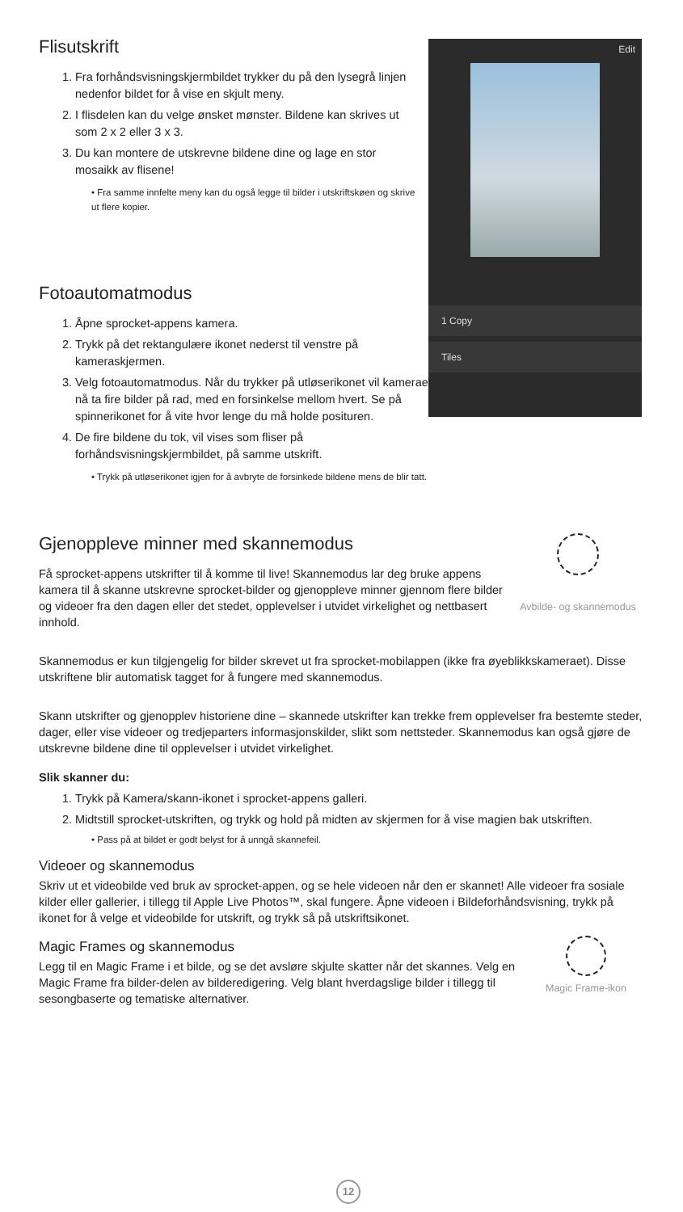Edit
1 Copy
Tiles
Flisutskrift
1. Fra forhåndsvisningskjermbildet trykker du på den lysegrå linjen nedenfor bildet for å vise en skjult meny.
2. I flisdelen kan du velge ønsket mønster. Bildene kan skrives ut som 2 x 2 eller 3 x 3.
3. Du kan montere de utskrevne bildene dine og lage en stor mosaikk av flisene!
• Fra samme innfelte meny kan du også legge til bilder i utskriftskøen og skrive ut flere kopier.
Fotoautomatmodus
1. Åpne sprocket-appens kamera.
2. Trykk på det rektangulære ikonet nederst til venstre på kameraskjermen.
3. Velg fotoautomatmodus. Når du trykker på utløserikonet vil kameraet nå ta fire bilder på rad, med en forsinkelse mellom hvert. Se på spinnerikonet for å vite hvor lenge du må holde posituren.
4. De fire bildene du tok, vil vises som fliser på forhåndsvisningskjermbildet, på samme utskrift.
• Trykk på utløserikonet igjen for å avbryte de forsinkede bildene mens de blir tatt.
Avbilde- og skannemodus
Gjenoppleve minner med skannemodus
Få sprocket-appens utskrifter til å komme til live! Skannemodus lar deg bruke appens kamera til å skanne utskrevne sprocket-bilder og gjenoppleve minner gjennom flere bilder og videoer fra den dagen eller det stedet, opplevelser i utvidet virkelighet og nettbasert innhold.
Skannemodus er kun tilgjengelig for bilder skrevet ut fra sprocket-mobilappen (ikke fra øyeblikkskameraet). Disse utskriftene blir automatisk tagget for å fungere med skannemodus.
Skann utskrifter og gjenopplev historiene dine – skannede utskrifter kan trekke frem opplevelser fra bestemte steder, dager, eller vise videoer og tredjeparters informasjonskilder, slikt som nettsteder. Skannemodus kan også gjøre de utskrevne bildene dine til opplevelser i utvidet virkelighet.
Slik skanner du:
1. Trykk på Kamera/skann-ikonet i sprocket-appens galleri.
2. Midtstill sprocket-utskriften, og trykk og hold på midten av skjermen for å vise magien bak utskriften.
• Pass på at bildet er godt belyst for å unngå skannefeil.
Videoer og skannemodus
Skriv ut et videobilde ved bruk av sprocket-appen, og se hele videoen når den er skannet! Alle videoer fra sosiale kilder eller gallerier, i tillegg til Apple Live Photos™, skal fungere. Åpne videoen i Bildeforhåndsvisning, trykk på ikonet for å velge et videobilde for utskrift, og trykk så på utskriftsikonet.
Magic Frames og skannemodus
Legg til en Magic Frame i et bilde, og se det avsløre skjulte skatter når det skannes. Velg en Magic Frame fra bilder-delen av bilderedigering. Velg blant hverdagslige bilder i tillegg til sesongbaserte og tematiske alternativer.
Magic Frame-ikon
12